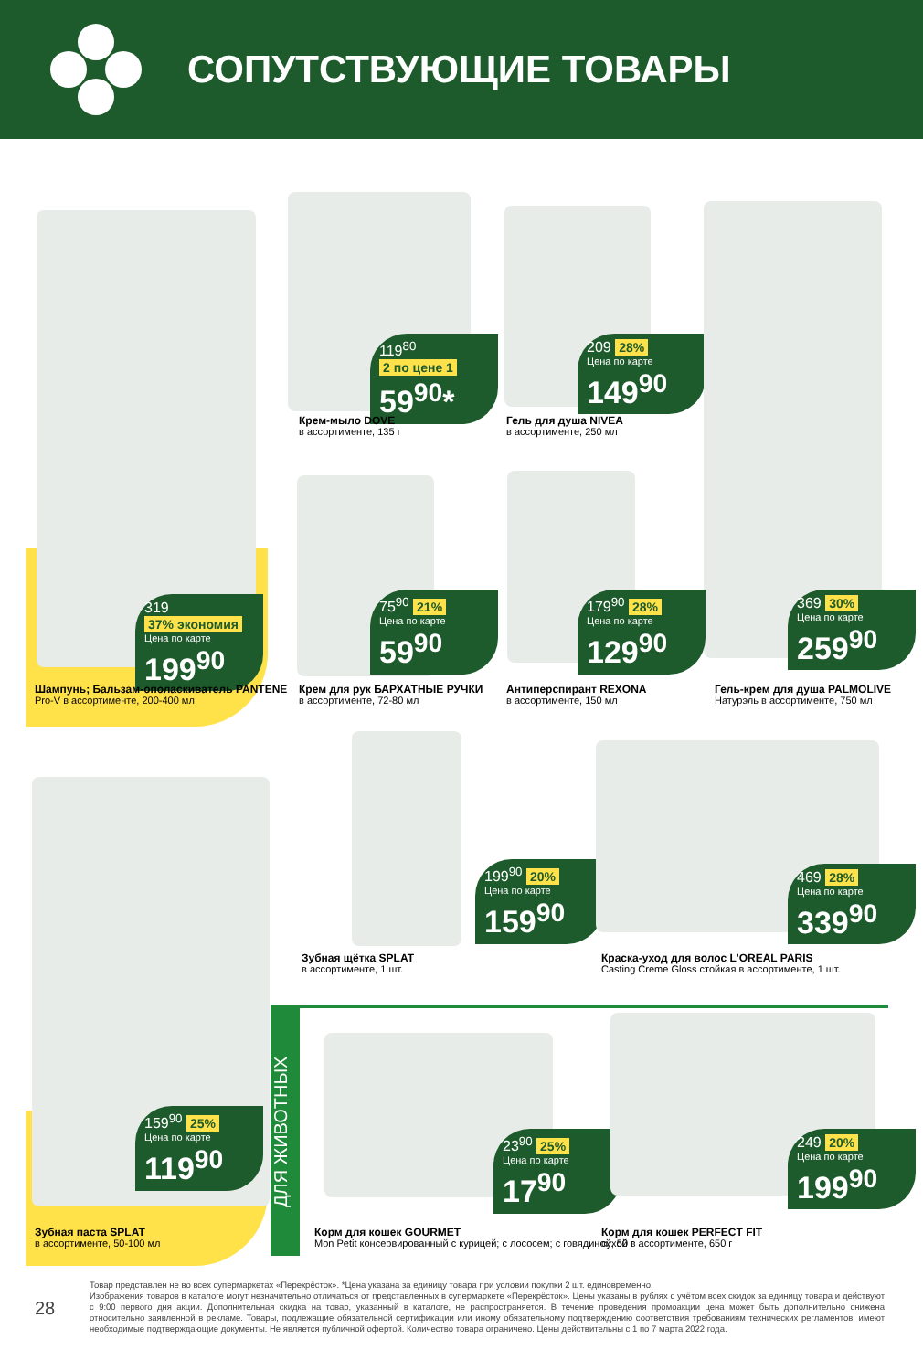СОПУТСТВУЮЩИЕ ТОВАРЫ
319 37% экономия
Цена по карте
199<sup>90</sup>
Шампунь; Бальзам-ополаскиватель PANTENE
Pro-V в ассортименте, 200-400 мл
119<sup>80</sup> 2 по цене 1
59<sup>90</sup>*
Крем-мыло DOVE
в ассортименте, 135 г
209 28%
Цена по карте
149<sup>90</sup>
Гель для душа NIVEA
в ассортименте, 250 мл
369 30%
Цена по карте
259<sup>90</sup>
Гель-крем для душа PALMOLIVE
Натурэль в ассортименте, 750 мл
75<sup>90</sup> 21%
Цена по карте
59<sup>90</sup>
Крем для рук БАРХАТНЫЕ РУЧКИ
в ассортименте, 72-80 мл
179<sup>90</sup> 28%
Цена по карте
129<sup>90</sup>
Антиперспирант REXONA
в ассортименте, 150 мл
199<sup>90</sup> 20%
Цена по карте
159<sup>90</sup>
Зубная щётка SPLAT
в ассортименте, 1 шт.
469 28%
Цена по карте
339<sup>90</sup>
Краска-уход для волос L'OREAL PARIS
Casting Creme Gloss стойкая в ассортименте, 1 шт.
159<sup>90</sup> 25%
Цена по карте
119<sup>90</sup>
Зубная паста SPLAT
в ассортименте, 50-100 мл
ДЛЯ ЖИВОТНЫХ
23<sup>90</sup> 25%
Цена по карте
17<sup>90</sup>
Корм для кошек GOURMET
Mon Petit консервированный с курицей; с лососем; с говядиной, 50 г
249 20%
Цена по карте
199<sup>90</sup>
Корм для кошек PERFECT FIT
сухой в ассортименте, 650 г
28
Товар представлен не во всех супермаркетах «Перекрёсток». *Цена указана за единицу товара при условии покупки 2 шт. единовременно.
Изображения товаров в каталоге могут незначительно отличаться от представленных в супермаркете «Перекрёсток». Цены указаны в рублях с учётом всех скидок за единицу товара и действуют с 9:00 первого дня акции. Дополнительная скидка на товар, указанный в каталоге, не распространяется. В течение проведения промоакции цена может быть дополнительно снижена относительно заявленной в рекламе. Товары, подлежащие обязательной сертификации или иному обязательному подтверждению соответствия требованиям технических регламентов, имеют необходимые подтверждающие документы. Не является публичной офертой. Количество товара ограничено. Цены действительны с 1 по 7 марта 2022 года.